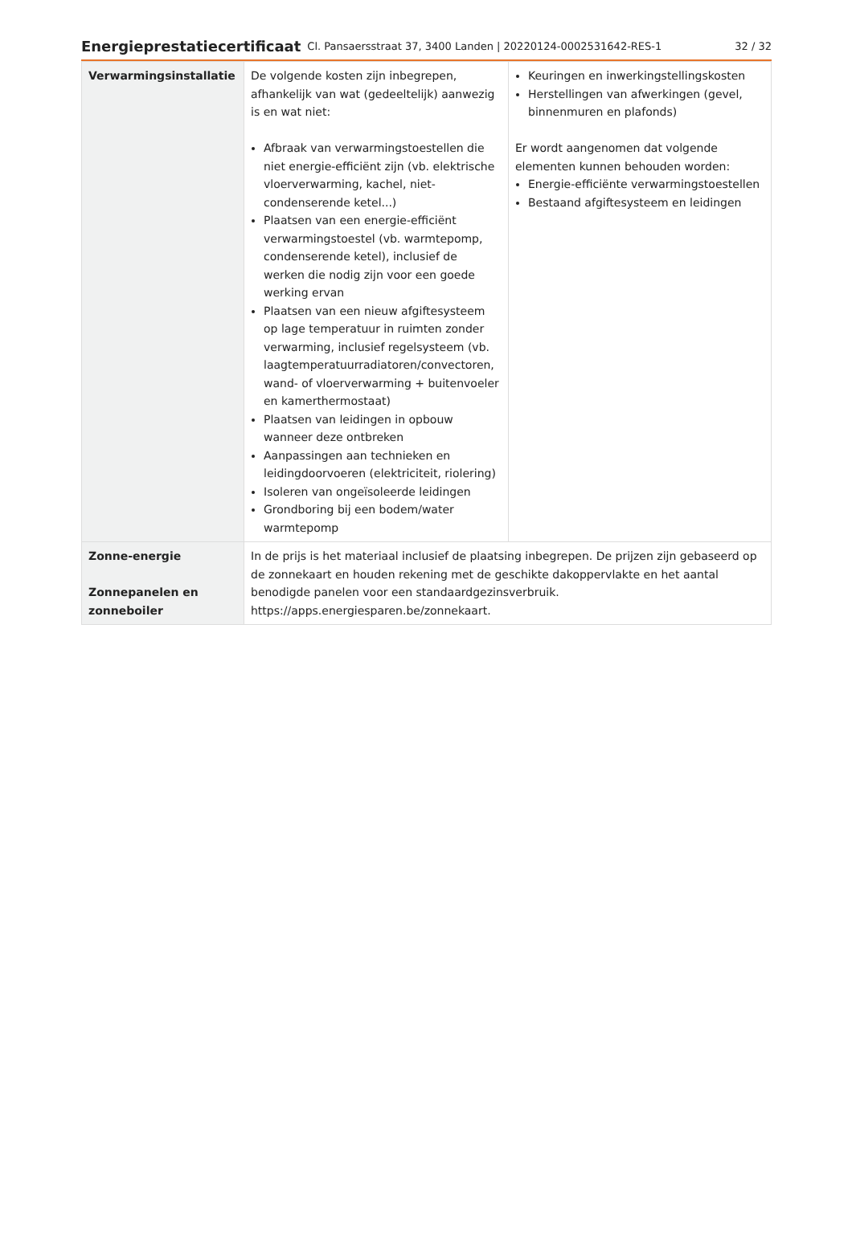Energieprestatiecertificaat Cl. Pansaersstraat 37, 3400 Landen | 20220124-0002531642-RES-1 32 / 32
| Verwarmingsinstallatie | De volgende kosten zijn inbegrepen, afhankelijk van wat (gedeeltelijk) aanwezig is en wat niet: Afbraak van verwarmingstoestellen die niet energie-efficiënt zijn (vb. elektrische vloerverwarming, kachel, niet-condenserende ketel...) Plaatsen van een energie-efficiënt verwarmingstoestel (vb. warmtepomp, condenserende ketel), inclusief de werken die nodig zijn voor een goede werking ervan Plaatsen van een nieuw afgiftesysteem op lage temperatuur in ruimten zonder verwarming, inclusief regelsysteem (vb. laagtemperatuurradiatoren/convectoren, wand- of vloerverwarming + buitenvoeler en kamerthermostaat) Plaatsen van leidingen in opbouw wanneer deze ontbreken Aanpassingen aan technieken en leidingdoorvoeren (elektriciteit, riolering) Isoleren van ongeïsoleerde leidingen Grondboring bij een bodem/water warmtepomp | Keuringen en inwerkingstellingskosten Herstellingen van afwerkingen (gevel, binnenmuren en plafonds) Er wordt aangenomen dat volgende elementen kunnen behouden worden: Energie-efficiënte verwarmingstoestellen Bestaand afgiftesysteem en leidingen |
| Zonne-energie Zonnepanelen en zonneboiler | In de prijs is het materiaal inclusief de plaatsing inbegrepen. De prijzen zijn gebaseerd op de zonnekaart en houden rekening met de geschikte dakoppervlakte en het aantal benodigde panelen voor een standaardgezinsverbruik. https://apps.energiesparen.be/zonnekaart. | |